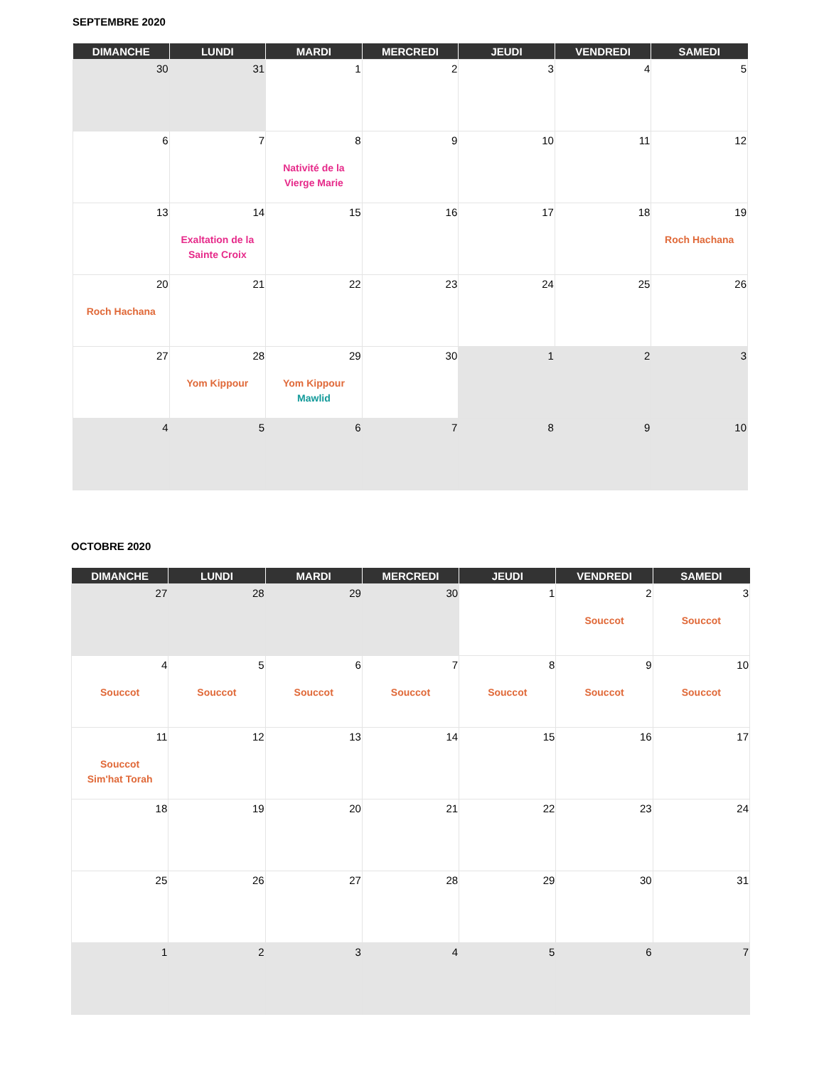SEPTEMBRE 2020
| DIMANCHE | LUNDI | MARDI | MERCREDI | JEUDI | VENDREDI | SAMEDI |
| --- | --- | --- | --- | --- | --- | --- |
| 30 | 31 | 1 | 2 | 3 | 4 | 5 |
| 6 | 7 | 8 Nativité de la Vierge Marie | 9 | 10 | 11 | 12 |
| 13 | 14 Exaltation de la Sainte Croix | 15 | 16 | 17 | 18 | 19 Roch Hachana |
| 20 Roch Hachana | 21 | 22 | 23 | 24 | 25 | 26 |
| 27 | 28 Yom Kippour | 29 Yom Kippour Mawlid | 30 | 1 | 2 | 3 |
| 4 | 5 | 6 | 7 | 8 | 9 | 10 |
OCTOBRE 2020
| DIMANCHE | LUNDI | MARDI | MERCREDI | JEUDI | VENDREDI | SAMEDI |
| --- | --- | --- | --- | --- | --- | --- |
| 27 | 28 | 29 | 30 | 1 | 2 Souccot | 3 Souccot |
| 4 Souccot | 5 Souccot | 6 Souccot | 7 Souccot | 8 Souccot | 9 Souccot | 10 Souccot |
| 11 Souccot Sim'hat Torah | 12 | 13 | 14 | 15 | 16 | 17 |
| 18 | 19 | 20 | 21 | 22 | 23 | 24 |
| 25 | 26 | 27 | 28 | 29 | 30 | 31 |
| 1 | 2 | 3 | 4 | 5 | 6 | 7 |